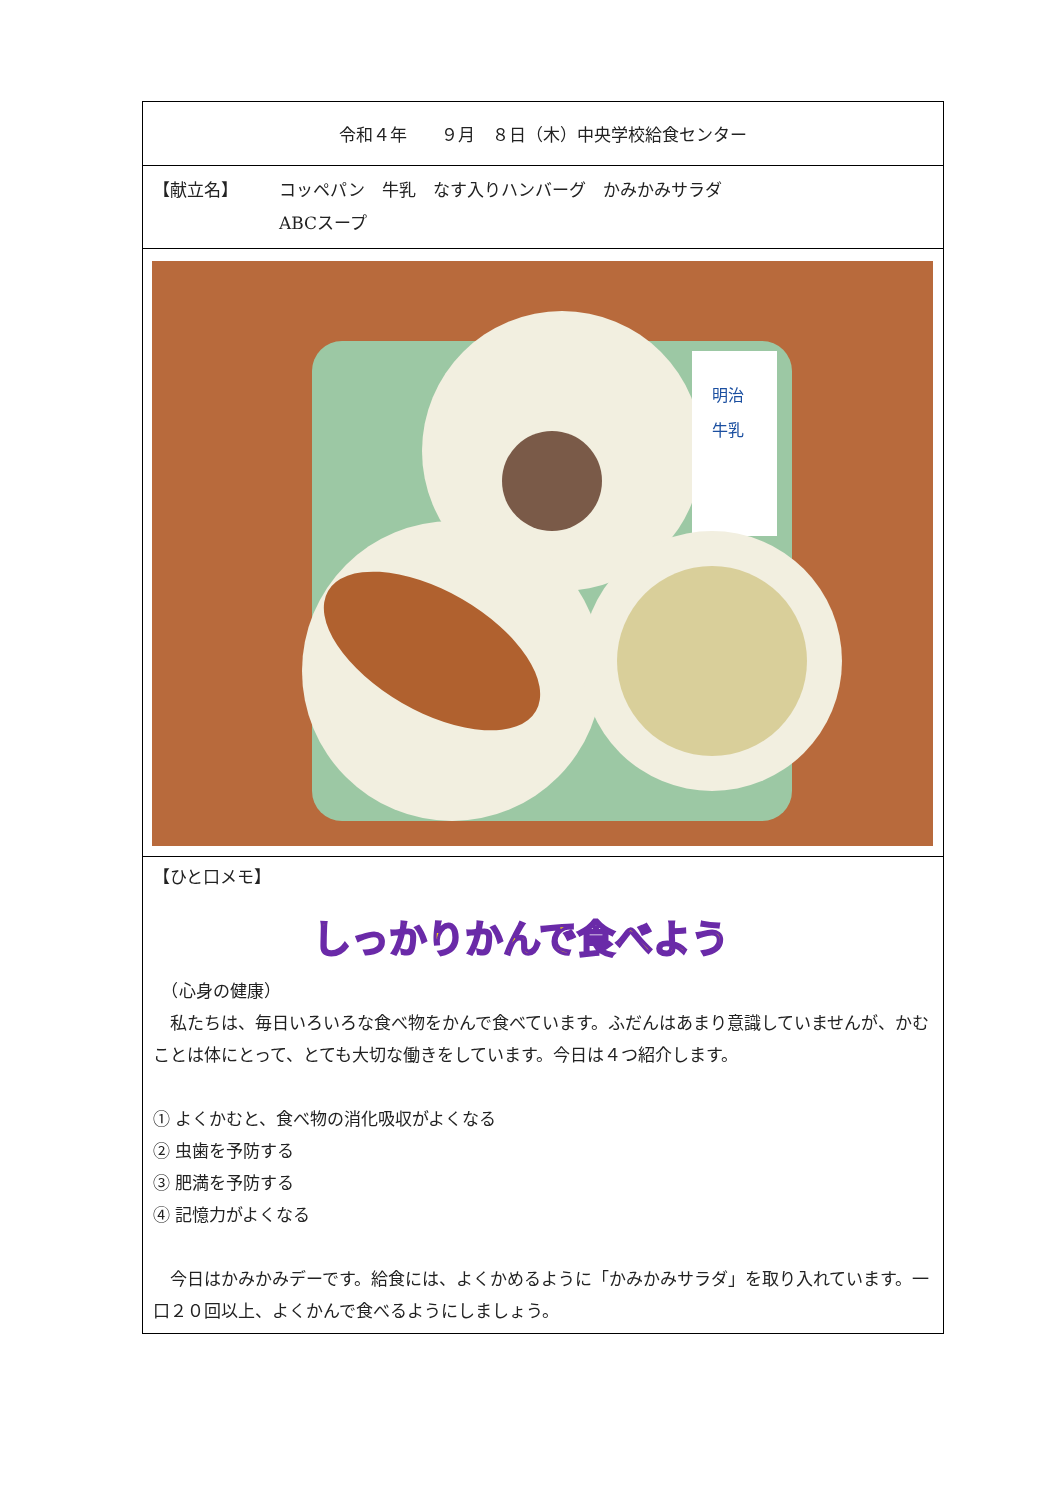令和４年　　９月　８日（木）中央学校給食センター
【献立名】 コッペパン　牛乳　なす入りハンバーグ　かみかみサラダ
ABCスープ
明治
牛乳
【ひと口メモ】
しっかりかんで食べよう
　（心身の健康）
　私たちは、毎日いろいろな食べ物をかんで食べています。ふだんはあまり意識していませんが、かむことは体にとって、とても大切な働きをしています。今日は４つ紹介します。
① よくかむと、食べ物の消化吸収がよくなる
② 虫歯を予防する
③ 肥満を予防する
④ 記憶力がよくなる
　今日はかみかみデーです。給食には、よくかめるように「かみかみサラダ」を取り入れています。一口２０回以上、よくかんで食べるようにしましょう。